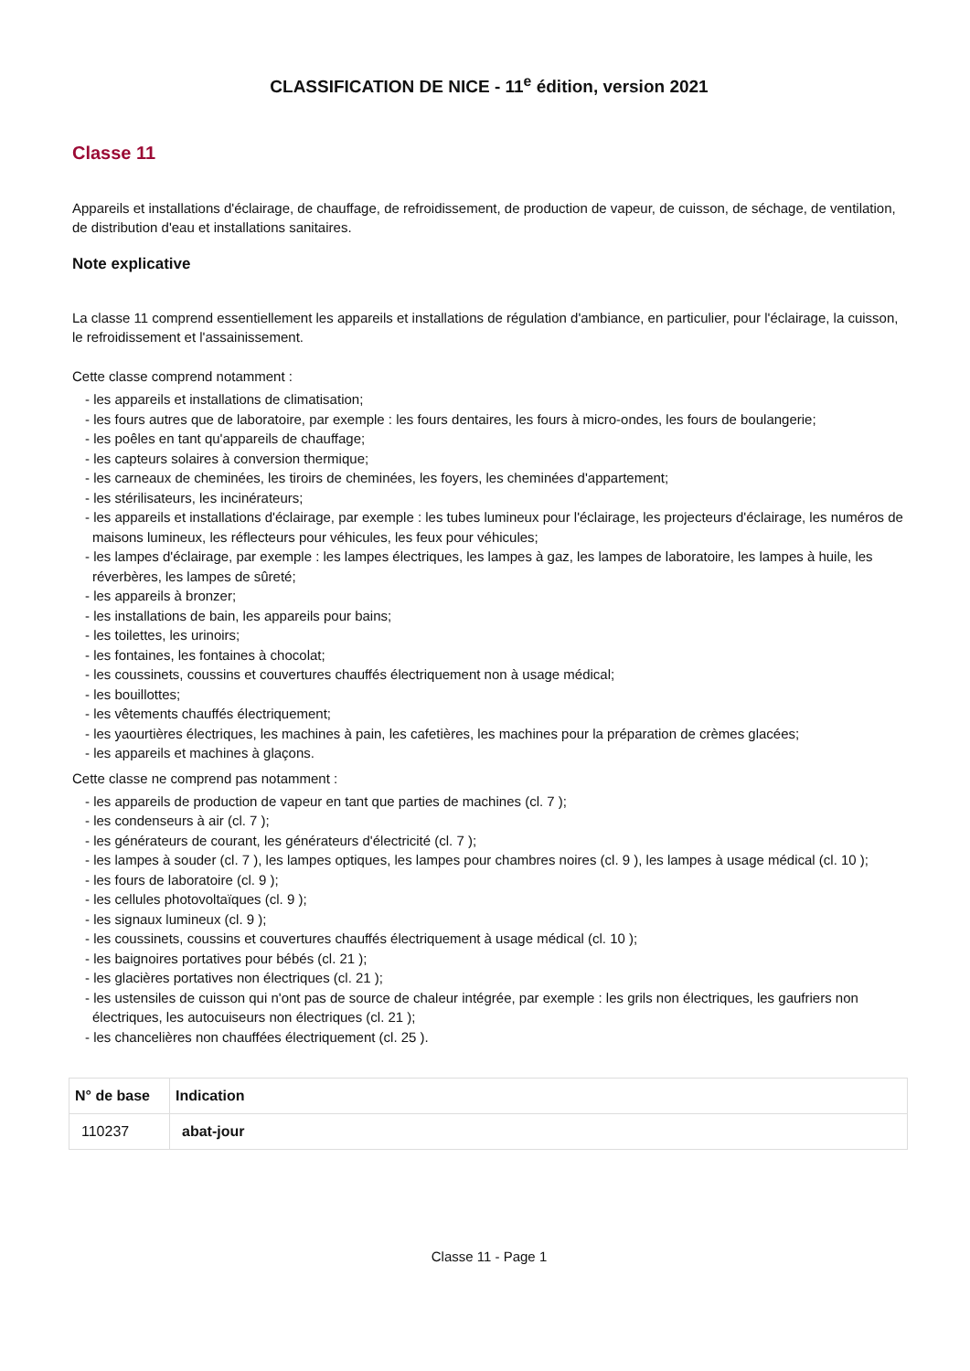CLASSIFICATION DE NICE - 11<sup>e</sup> édition, version 2021
Classe 11
Appareils et installations d'éclairage, de chauffage, de refroidissement, de production de vapeur, de cuisson, de séchage, de ventilation, de distribution d'eau et installations sanitaires.
Note explicative
La classe 11 comprend essentiellement les appareils et installations de régulation d'ambiance, en particulier, pour l'éclairage, la cuisson, le refroidissement et l'assainissement.
Cette classe comprend notamment :
- les appareils et installations de climatisation;
- les fours autres que de laboratoire, par exemple : les fours dentaires, les fours à micro-ondes, les fours de boulangerie;
- les poêles en tant qu'appareils de chauffage;
- les capteurs solaires à conversion thermique;
- les carneaux de cheminées, les tiroirs de cheminées, les foyers, les cheminées d'appartement;
- les stérilisateurs, les incinérateurs;
- les appareils et installations d'éclairage, par exemple : les tubes lumineux pour l'éclairage, les projecteurs d'éclairage, les numéros de maisons lumineux, les réflecteurs pour véhicules, les feux pour véhicules;
- les lampes d'éclairage, par exemple : les lampes électriques, les lampes à gaz, les lampes de laboratoire, les lampes à huile, les réverbères, les lampes de sûreté;
- les appareils à bronzer;
- les installations de bain, les appareils pour bains;
- les toilettes, les urinoirs;
- les fontaines, les fontaines à chocolat;
- les coussinets, coussins et couvertures chauffés électriquement non à usage médical;
- les bouillottes;
- les vêtements chauffés électriquement;
- les yaourtières électriques, les machines à pain, les cafetières, les machines pour la préparation de crèmes glacées;
- les appareils et machines à glaçons.
Cette classe ne comprend pas notamment :
- les appareils de production de vapeur en tant que parties de machines (cl. 7 );
- les condenseurs à air (cl. 7 );
- les générateurs de courant, les générateurs d'électricité (cl. 7 );
- les lampes à souder (cl. 7 ), les lampes optiques, les lampes pour chambres noires (cl. 9 ), les lampes à usage médical (cl. 10 );
- les fours de laboratoire (cl. 9 );
- les cellules photovoltaïques (cl. 9 );
- les signaux lumineux (cl. 9 );
- les coussinets, coussins et couvertures chauffés électriquement à usage médical (cl. 10 );
- les baignoires portatives pour bébés (cl. 21 );
- les glacières portatives non électriques (cl. 21 );
- les ustensiles de cuisson qui n'ont pas de source de chaleur intégrée, par exemple : les grils non électriques, les gaufriers non électriques, les autocuiseurs non électriques (cl. 21 );
- les chancelières non chauffées électriquement (cl. 25 ).
| N° de base | Indication |
| --- | --- |
| 110237 | abat-jour |
Classe 11 - Page 1